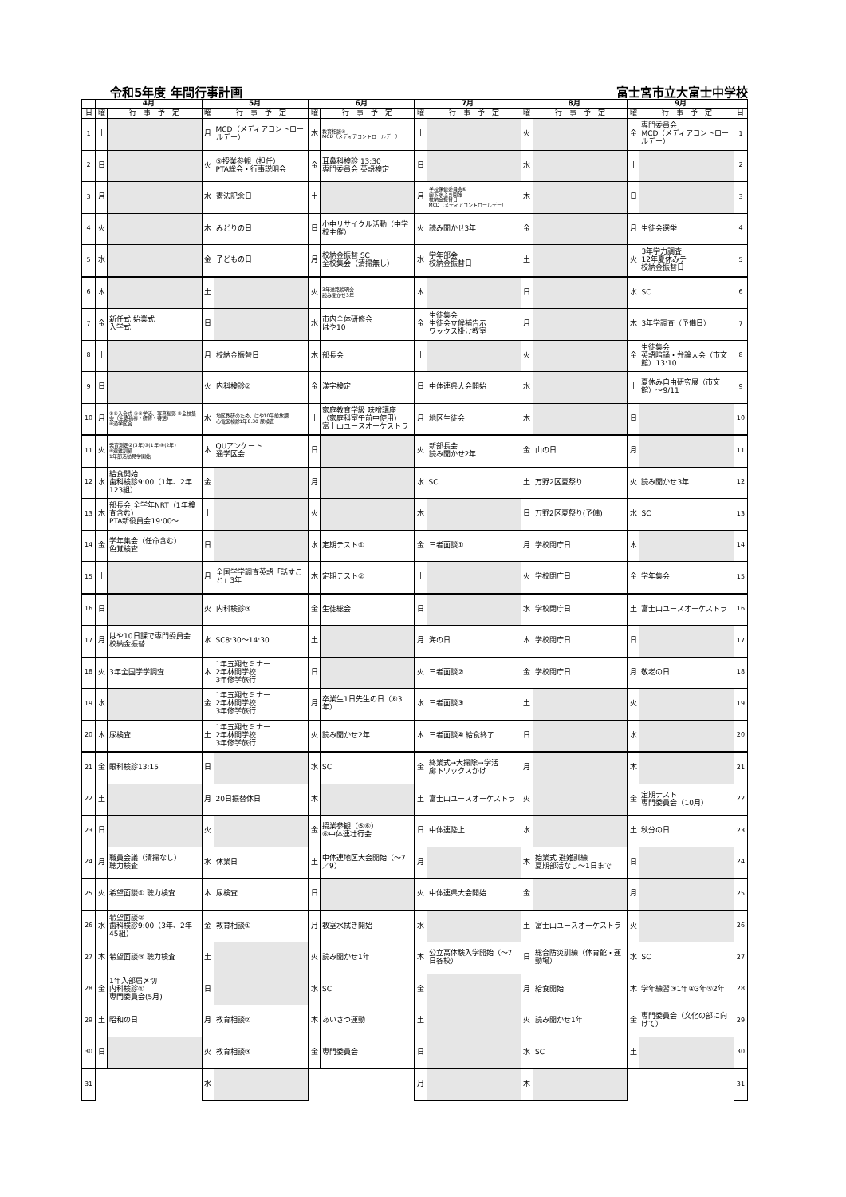令和5年度 年間行事計画 富士宮市立大富士中学校
| | 4月 | | 5月 | | 6月 | | 7月 | | 8月 | | 9月 | | |
| --- | --- | --- | --- | --- | --- | --- | --- | --- | --- | --- | --- | --- | --- |
| 日 | 曜 | 行 事 予 定 | 曜 | 行 事 予 定 | 曜 | 行 事 予 定 | 曜 | 行 事 予 定 | 曜 | 行 事 予 定 | 曜 | 行 事 予 定 | 日 |
| 1 | 土 | | 月 | MCD（メディアコントロールデー） | 木 | 教育相談④ MCD（メディアコントロールデー） | 土 | | 火 | | 金 | 専門委員会 MCD（メディアコントロールデー） | 1 |
| 2 | 日 | | 火 | ⑤授業参観（担任） PTA総会・行事説明会 | 金 | 耳鼻科検診 13:30 専門委員会 英語検定 | 日 | | 水 | | 土 | | 2 |
| 3 | 月 | | 水 | 憲法記念日 | 土 | | 月 | 学校保健委員会⑥ 廊下水ふき開始 校納金振替日 MCD（メディアコントロールデー） | 木 | | 日 | | 3 |
| 4 | 火 | | 木 | みどりの日 | 日 | 小中リサイクル活動（中学校主催） | 火 | 読み聞かせ3年 | 金 | | 月 | 生徒会選挙 | 4 |
| 5 | 水 | | 金 | 子どもの日 | 月 | 校納金振替 SC 全校集会（清掃無し） | 水 | 学年部会 校納金振替日 | 土 | | 火 | 3年学力調査 12年夏休みテ 校納金振替日 | 5 |
| 6 | 木 | | 土 | | 火 | 3年進路説明会 読み聞かせ3年 | 木 | | 日 | | 水 | SC | 6 |
| 7 | 金 | 新任式 始業式 入学式 | 日 | | 水 | 市内全体研修会 はや10 | 金 | 生徒集会 生徒会立候補告示 ワックス掛け教室 | 月 | | 木 | 3年学調査（予備日） | 7 |
| 8 | 土 | | 月 | 校納金振替日 | 木 | 部長会 | 土 | | 火 | | 金 | 生徒集会 英語暗誦・弁論大会（市文館）13:10 | 8 |
| 9 | 日 | | 火 | 内科検診② | 金 | 漢字検定 | 日 | 中体連県大会開始 | 水 | | 土 | 夏休み自由研究展（市文館）～9/11 | 9 |
| 10 | 月 | ①②入会式 ③④学活、写真撮影 ⑤全校集会（生徒指導・研修・特活） ⑥通学区会 | 水 | 地区教研のため、はや10午前放課 心電図検診1年8:30 尿検査 | 土 | 家庭教育学級 味噌講座 （家庭科室午前中使用） 富士山ユースオーケストラ | 月 | 地区生徒会 | 木 | | 日 | | 10 |
| 11 | 火 | 発育測定②(3年)③(1年)④(2年) ⑥避難訓練 1年部活動見学開始 | 木 | QUアンケート 通学区会 | 日 | | 火 | 新部長会 読み聞かせ2年 | 金 | 山の日 | 月 | | 11 |
| 12 | 水 | 給食開始 歯科検診9:00（1年、2年123組） | 金 | | 月 | | 水 | SC | 土 | 万野2区夏祭り | 火 | 読み聞かせ3年 | 12 |
| 13 | 木 | 部長会 全学年NRT（1年検査含む） PTA新役員会19:00～ | 土 | | 火 | | 木 | | 日 | 万野2区夏祭り(予備) | 水 | SC | 13 |
| 14 | 金 | 学年集会（任命含む） 色覚検査 | 日 | | 水 | 定期テスト① | 金 | 三者面談① | 月 | 学校閉庁日 | 木 | | 14 |
| 15 | 土 | | 月 | 全国学学調査英語「話すこと」3年 | 木 | 定期テスト② | 土 | | 火 | 学校閉庁日 | 金 | 学年集会 | 15 |
| 16 | 日 | | 火 | 内科検診③ | 金 | 生徒総会 | 日 | | 水 | 学校閉庁日 | 土 | 富士山ユースオーケストラ | 16 |
| 17 | 月 | はや10日課で専門委員会 校納金振替 | 水 | SC8:30～14:30 | 土 | | 月 | 海の日 | 木 | 学校閉庁日 | 日 | | 17 |
| 18 | 火 | 3年全国学学調査 | 木 | 1年五翔セミナー 2年林間学校 3年修学旅行 | 日 | | 火 | 三者面談② | 金 | 学校閉庁日 | 月 | 敬老の日 | 18 |
| 19 | 水 | | 金 | 1年五翔セミナー 2年林間学校 3年修学旅行 | 月 | 卒業生1日先生の日（⑥3年） | 水 | 三者面談③ | 土 | | 火 | | 19 |
| 20 | 木 | 尿検査 | 土 | 1年五翔セミナー 2年林間学校 3年修学旅行 | 火 | 読み聞かせ2年 | 木 | 三者面談④ 給食終了 | 日 | | 水 | | 20 |
| 21 | 金 | 眼科検診13:15 | 日 | | 水 | SC | 金 | 終業式→大掃除→学活 廊下ワックスかけ | 月 | | 木 | | 21 |
| 22 | 土 | | 月 | 20日振替休日 | 木 | | 土 | 富士山ユースオーケストラ | 火 | | 金 | 定期テスト 専門委員会（10月） | 22 |
| 23 | 日 | | 火 | | 金 | 授業参観（⑤⑥） ⑥中体連壮行会 | 日 | 中体連陸上 | 水 | | 土 | 秋分の日 | 23 |
| 24 | 月 | 職員会議（清掃なし） 聴力検査 | 水 | 休業日 | 土 | 中体連地区大会開始（～7／9） | 月 | | 木 | 始業式 避難訓練 夏期部活なし～1日まで | 日 | | 24 |
| 25 | 火 | 希望面談① 聴力検査 | 木 | 尿検査 | 日 | | 火 | 中体連県大会開始 | 金 | | 月 | | 25 |
| 26 | 水 | 希望面談② 歯科検診9:00（3年、2年45組） | 金 | 教育相談① | 月 | 教室水拭き開始 | 水 | | 土 | 富士山ユースオーケストラ | 火 | | 26 |
| 27 | 木 | 希望面談③ 聴力検査 | 土 | | 火 | 読み聞かせ1年 | 木 | 公立高体験入学開始（～7日各校） | 日 | 総合防災訓練（体育館・運動場） | 水 | SC | 27 |
| 28 | 金 | 1年入部届〆切 内科検診① 専門委員会(5月) | 日 | | 水 | SC | 金 | | 月 | 給食開始 | 木 | 学年練習③1年④3年⑤2年 | 28 |
| 29 | 土 | 昭和の日 | 月 | 教育相談② | 木 | あいさつ運動 | 土 | | 火 | 読み聞かせ1年 | 金 | 専門委員会（文化の部に向けて） | 29 |
| 30 | 日 | | 火 | 教育相談③ | 金 | 専門委員会 | 日 | | 水 | SC | 土 | | 30 |
| 31 | | | 水 | | | | 月 | | 木 | | | | 31 |